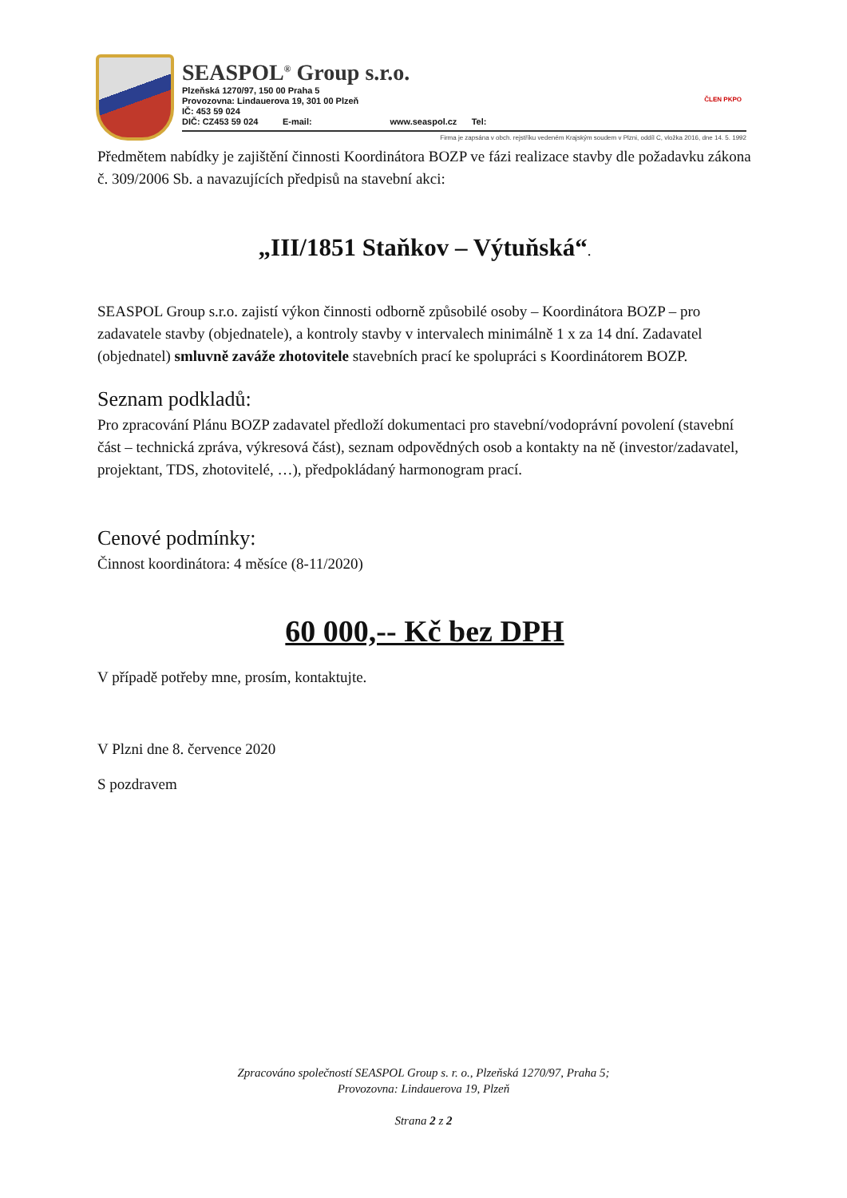SEASPOL<sup>®</sup> Group s.r.o.
Plzeňská 1270/97, 150 00 Praha 5
Provozovna: Lindauerova 19, 301 00 Plzeň
IČ: 453 59 024
DIČ: CZ453 59 024 E-mail: www.seaspol.cz Tel:
ČLEN PKPO
Firma je zapsána v obch. rejstříku vedeném Krajským soudem v Plzni, oddíl C, vložka 2016, dne 14. 5. 1992
Předmětem nabídky je zajištění činnosti Koordinátora BOZP ve fázi realizace stavby dle požadavku zákona č. 309/2006 Sb. a navazujících předpisů na stavební akci:
„III/1851 Staňkov – Výtuňská“.
SEASPOL Group s.r.o. zajistí výkon činnosti odborně způsobilé osoby – Koordinátora BOZP – pro zadavatele stavby (objednatele), a kontroly stavby v intervalech minimálně 1 x za 14 dní. Zadavatel (objednatel) smluvně zaváže zhotovitele stavebních prací ke spolupráci s Koordinátorem BOZP.
Seznam podkladů:
Pro zpracování Plánu BOZP zadavatel předloží dokumentaci pro stavební/vodoprávní povolení (stavební část – technická zpráva, výkresová část), seznam odpovědných osob a kontakty na ně (investor/zadavatel, projektant, TDS, zhotovitelé, …), předpokládaný harmonogram prací.
Cenové podmínky:
Činnost koordinátora: 4 měsíce (8-11/2020)
60 000,-- Kč bez DPH
V případě potřeby mne, prosím, kontaktujte.
V Plzni dne 8. července 2020
S pozdravem
Zpracováno společností SEASPOL Group s. r. o., Plzeňská 1270/97, Praha 5;
Provozovna: Lindauerova 19, Plzeň
Strana 2 z 2